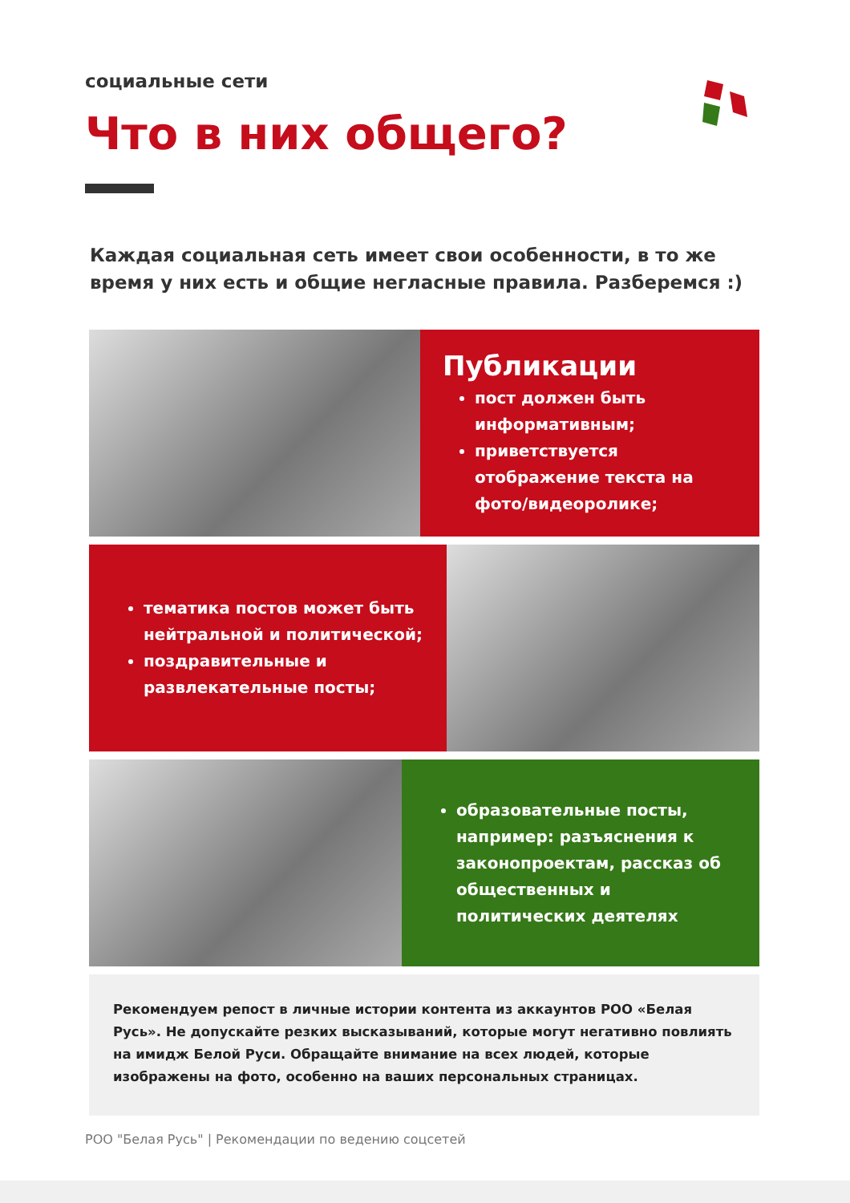социальные сети
Что в них общего?
Каждая социальная сеть имеет свои особенности, в то же время у них есть и общие негласные правила. Разберемся :)
Публикации
пост должен быть информативным;
приветствуется отображение текста на фото/видеоролике;
тематика постов может быть нейтральной и политической;
поздравительные и развлекательные посты;
образовательные посты, например: разъяснения к законопроектам, рассказ об общественных и политических деятелях
Рекомендуем репост в личные истории контента из аккаунтов РОО «Белая Русь». Не допускайте резких высказываний, которые могут негативно повлиять на имидж Белой Руси. Обращайте внимание на всех людей, которые изображены на фото, особенно на ваших персональных страницах.
РОО "Белая Русь" | Рекомендации по ведению соцсетей